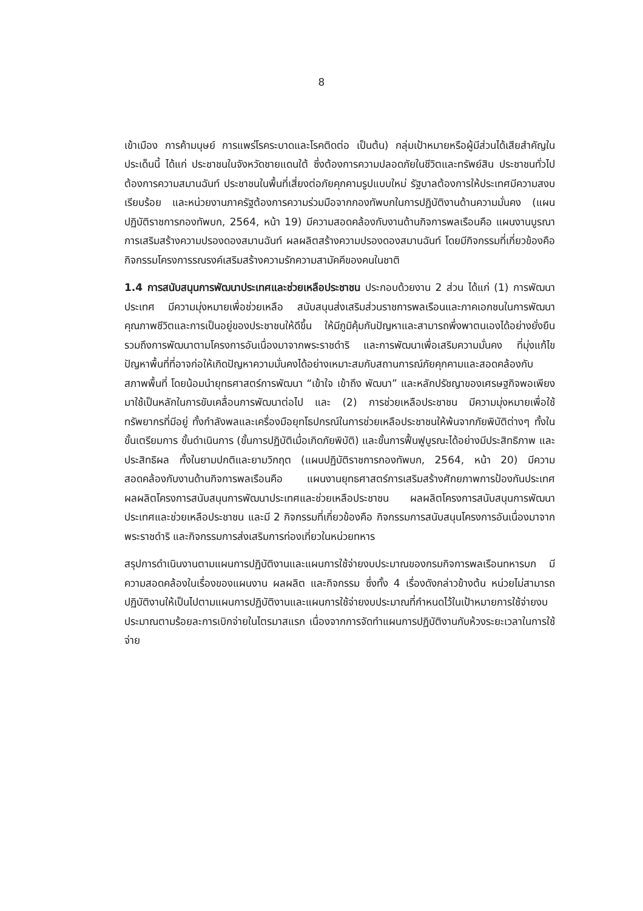8
เข้าเมือง การค้ามนุษย์ การแพร่โรคระบาดและโรคติดต่อ เป็นต้น) กลุ่มเป้าหมายหรือผู้มีส่วนได้เสียสำคัญในประเด็นนี้ ได้แก่ ประชาชนในจังหวัดชายแดนใต้ ซึ่งต้องการความปลอดภัยในชีวิตและทรัพย์สิน ประชาชนทั่วไปต้องการความสมานฉันท์ ประชาชนในพื้นที่เสี่ยงต่อภัยคุกคามรูปแบบใหม่ รัฐบาลต้องการให้ประเทศมีความสงบเรียบร้อย และหน่วยงานภาครัฐต้องการความร่วมมือจากกองทัพบกในการปฏิบัติงานด้านความมั่นคง (แผนปฏิบัติราชการกองทัพบก, 2564, หน้า 19) มีความสอดคล้องกับงานด้านกิจการพลเรือนคือ แผนงานบูรณาการเสริมสร้างความปรองดองสมานฉันท์ ผลผลิตสร้างความปรองดองสมานฉันท์ โดยมีกิจกรรมที่เกี่ยวข้องคือ กิจกรรมโครงการรณรงค์เสริมสร้างความรักความสามัคคีของคนในชาติ
1.4 การสนับสนุนการพัฒนาประเทศและช่วยเหลือประชาชน ประกอบด้วยงาน 2 ส่วน ได้แก่ (1) การพัฒนาประเทศ มีความมุ่งหมายเพื่อช่วยเหลือ สนับสนุนส่งเสริมส่วนราชการพลเรือนและภาคเอกชนในการพัฒนาคุณภาพชีวิตและการเป็นอยู่ของประชาชนให้ดีขึ้น ให้มีภูมิคุ้มกันปัญหาและสามารถพึ่งพาตนเองได้อย่างยั่งยืน รวมถึงการพัฒนาตามโครงการอันเนื่องมาจากพระราชดำริ และการพัฒนาเพื่อเสริมความมั่นคง ที่มุ่งแก้ไขปัญหาพื้นที่ที่อาจก่อให้เกิดปัญหาความมั่นคงได้อย่างเหมาะสมกับสถานการณ์ภัยคุกคามและสอดคล้องกับสภาพพื้นที่ โดยน้อมนำยุทธศาสตร์การพัฒนา “เข้าใจ เข้าถึง พัฒนา” และหลักปรัชญาของเศรษฐกิจพอเพียงมาใช้เป็นหลักในการขับเคลื่อนการพัฒนาต่อไป และ (2) การช่วยเหลือประชาชน มีความมุ่งหมายเพื่อใช้ทรัพยากรที่มีอยู่ ทั้งกำลังพลและเครื่องมือยุทโธปกรณ์ในการช่วยเหลือประชาชนให้พ้นจากภัยพิบัติต่างๆ ทั้งในขั้นเตรียมการ ขั้นดำเนินการ (ขั้นการปฏิบัติเมื่อเกิดภัยพิบัติ) และขั้นการฟื้นฟูบูรณะได้อย่างมีประสิทธิภาพ และประสิทธิผล ทั้งในยามปกติและยามวิกฤต (แผนปฏิบัติราชการกองทัพบก, 2564, หน้า 20) มีความสอดคล้องกับงานด้านกิจการพลเรือนคือ แผนงานยุทธศาสตร์การเสริมสร้างศักยภาพการป้องกันประเทศ ผลผลิตโครงการสนับสนุนการพัฒนาประเทศและช่วยเหลือประชาชน ผลผลิตโครงการสนับสนุนการพัฒนาประเทศและช่วยเหลือประชาชน และมี 2 กิจกรรมที่เกี่ยวข้องคือ กิจกรรมการสนับสนุนโครงการอันเนื่องมาจากพระราชดำริ และกิจกรรมการส่งเสริมการท่องเที่ยวในหน่วยทหาร
สรุปการดำเนินงานตามแผนการปฏิบัติงานและแผนการใช้จ่ายงบประมาณของกรมกิจการพลเรือนทหารบก มีความสอดคล้องในเรื่องของแผนงาน ผลผลิต และกิจกรรม ซึ่งทั้ง 4 เรื่องดังกล่าวข้างต้น หน่วยไม่สามารถปฏิบัติงานให้เป็นไปตามแผนการปฏิบัติงานและแผนการใช้จ่ายงบประมาณที่กำหนดไว้ในเป้าหมายการใช้จ่ายงบประมาณตามร้อยละการเบิกจ่ายในไตรมาสแรก เนื่องจากการจัดทำแผนการปฏิบัติงานกับห้วงระยะเวลาในการใช้จ่าย